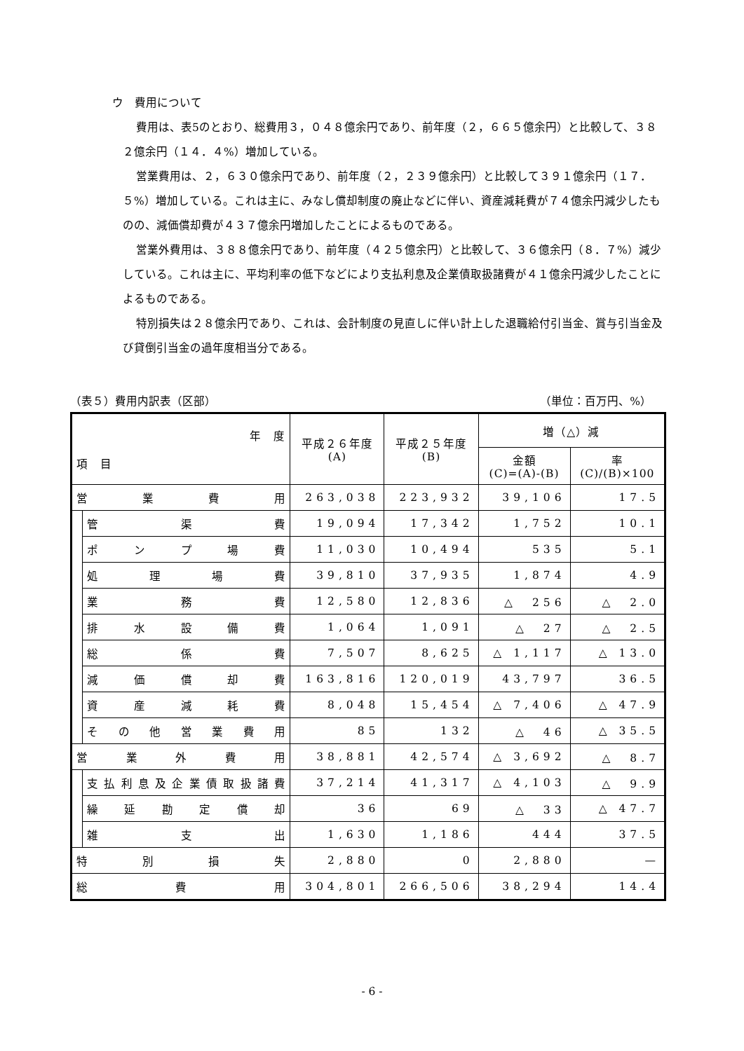ウ　費用について
費用は、表5のとおり、総費用３，０４８億余円であり、前年度（２，６６５億余円）と比較して、３８２億余円（１４．４%）増加している。
営業費用は、２，６３０億余円であり、前年度（２，２３９億余円）と比較して３９１億余円（１７．５%）増加している。これは主に、みなし償却制度の廃止などに伴い、資産減耗費が７４億余円減少したものの、減価償却費が４３７億余円増加したことによるものである。
営業外費用は、３８８億余円であり、前年度（４２５億余円）と比較して、３６億余円（８．７%）減少している。これは主に、平均利率の低下などにより支払利息及企業債取扱諸費が４１億余円減少したことによるものである。
特別損失は２８億余円であり、これは、会計制度の見直しに伴い計上した退職給付引当金、賞与引当金及び貸倒引当金の過年度相当分である。
（表５）費用内訳表（区部） （単位：百万円、%）
| 年 度 項 目 | | 平成２６年度 (A) | 平成２５年度 (B) | 増（△）減 | |
| --- | --- | --- | --- | --- | --- |
| | | | | 金額 (C)=(A)-(B) | 率 (C)/(B)×100 |
| 営 業 費 用 | | 263,038 | 223,932 | 39,106 | 17.5 |
| | 管 渠 費 | 19,094 | 17,342 | 1,752 | 10.1 |
| | ポ ン プ 場 費 | 11,030 | 10,494 | 535 | 5.1 |
| | 処 理 場 費 | 39,810 | 37,935 | 1,874 | 4.9 |
| | 業 務 費 | 12,580 | 12,836 | △ 256 | △ 2.0 |
| | 排 水 設 備 費 | 1,064 | 1,091 | △ 27 | △ 2.5 |
| | 総 係 費 | 7,507 | 8,625 | △ 1,117 | △ 13.0 |
| | 減 価 償 却 費 | 163,816 | 120,019 | 43,797 | 36.5 |
| | 資 産 減 耗 費 | 8,048 | 15,454 | △ 7,406 | △ 47.9 |
| | そ の 他 営 業 費 用 | 85 | 132 | △ 46 | △ 35.5 |
| 営 業 外 費 用 | | 38,881 | 42,574 | △ 3,692 | △ 8.7 |
| | 支払利息及企業債取扱諸費 | 37,214 | 41,317 | △ 4,103 | △ 9.9 |
| | 繰 延 勘 定 償 却 | 36 | 69 | △ 33 | △ 47.7 |
| | 雑 支 出 | 1,630 | 1,186 | 444 | 37.5 |
| 特 別 損 失 | | 2,880 | 0 | 2,880 | — |
| 総 費 用 | | 304,801 | 266,506 | 38,294 | 14.4 |
- 6 -